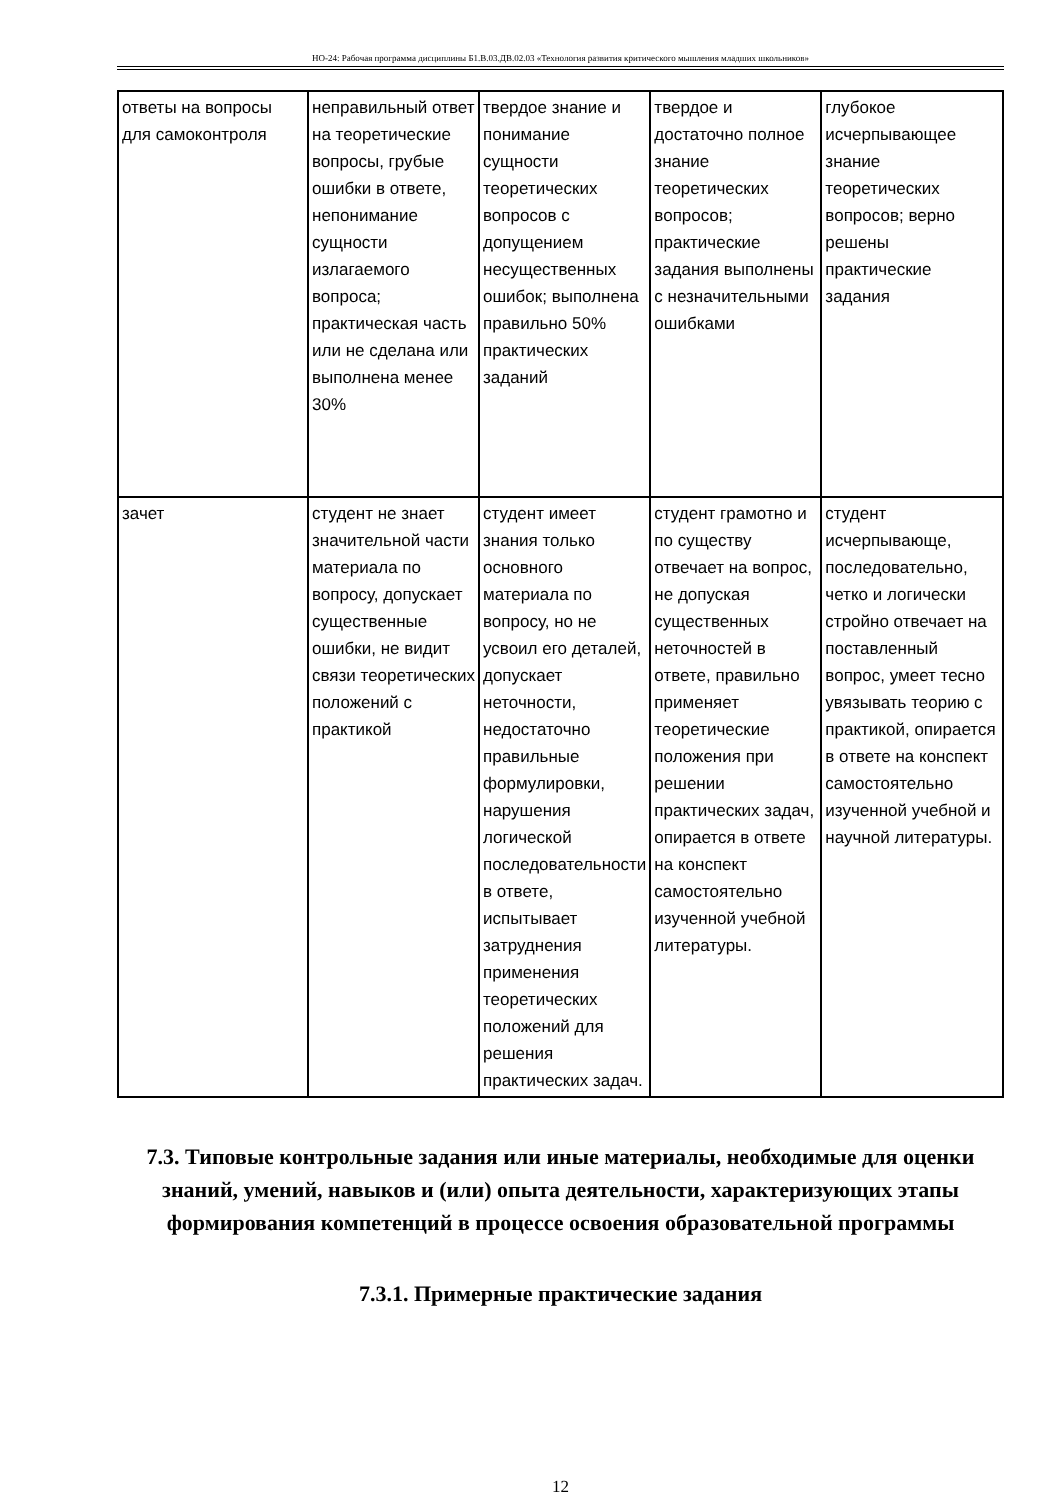НО-24: Рабочая программа дисциплины Б1.В.03.ДВ.02.03 «Технология развития критического мышления младших школьников»
| ответы на вопросы для самоконтроля | неправильный ответ на теоретические вопросы, грубые ошибки в ответе, непонимание сущности излагаемого вопроса; практическая часть или не сделана или выполнена менее 30% | твердое знание и понимание сущности теоретических вопросов с допущением несущественных ошибок; выполнена правильно 50% практических заданий | твердое и достаточно полное знание теоретических вопросов; практические задания выполнены с незначительными ошибками | глубокое исчерпывающее знание теоретических вопросов; верно решены практические задания |
| зачет | студент не знает значительной части материала по вопросу, допускает существенные ошибки, не видит связи теоретических положений с практикой | студент имеет знания только основного материала по вопросу, но не усвоил его деталей, допускает неточности, недостаточно правильные формулировки, нарушения логической последовательности в ответе, испытывает затруднения применения теоретических положений для решения практических задач. | студент грамотно и по существу отвечает на вопрос, не допуская существенных неточностей в ответе, правильно применяет теоретические положения при решении практических задач, опирается в ответе на конспект самостоятельно изученной учебной литературы. | студент исчерпывающе, последовательно, четко и логически стройно отвечает на поставленный вопрос, умеет тесно увязывать теорию с практикой, опирается в ответе на конспект самостоятельно изученной учебной и научной литературы. |
7.3. Типовые контрольные задания или иные материалы, необходимые для оценки знаний, умений, навыков и (или) опыта деятельности, характеризующих этапы формирования компетенций в процессе освоения образовательной программы
7.3.1. Примерные практические задания
12